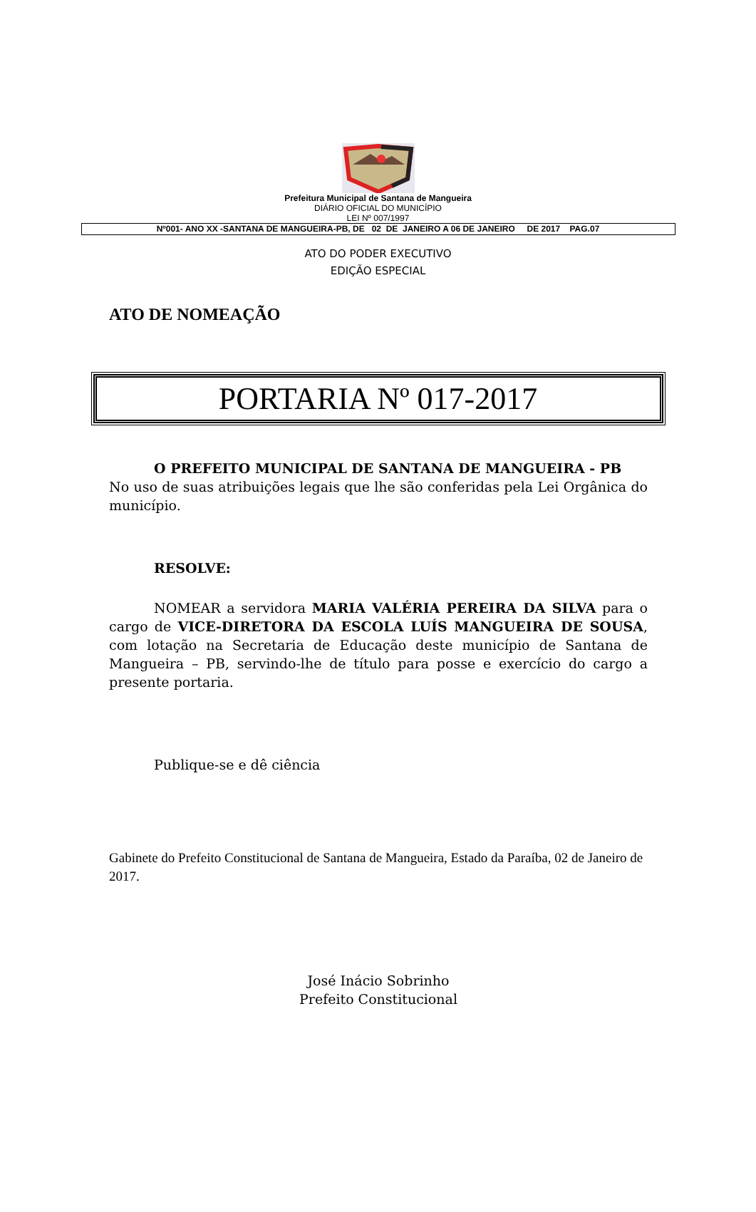Prefeitura Municipal de Santana de Mangueira
DIÁRIO OFICIAL DO MUNICÍPIO
LEI Nº 007/1997
Nº001- ANO XX -SANTANA DE MANGUEIRA-PB, DE 02 DE JANEIRO A 06 DE JANEIRO DE 2017 PAG.07
ATO DO PODER EXECUTIVO
EDIÇÃO ESPECIAL
ATO DE NOMEAÇÃO
PORTARIA Nº 017-2017
O PREFEITO MUNICIPAL DE SANTANA DE MANGUEIRA - PB
No uso de suas atribuições legais que lhe são conferidas pela Lei Orgânica do município.
RESOLVE:
NOMEAR a servidora MARIA VALÉRIA PEREIRA DA SILVA para o cargo de VICE-DIRETORA DA ESCOLA LUÍS MANGUEIRA DE SOUSA, com lotação na Secretaria de Educação deste município de Santana de Mangueira – PB, servindo-lhe de título para posse e exercício do cargo a presente portaria.
Publique-se e dê ciência
Gabinete do Prefeito Constitucional de Santana de Mangueira, Estado da Paraíba, 02 de Janeiro de 2017.
José Inácio Sobrinho
Prefeito Constitucional